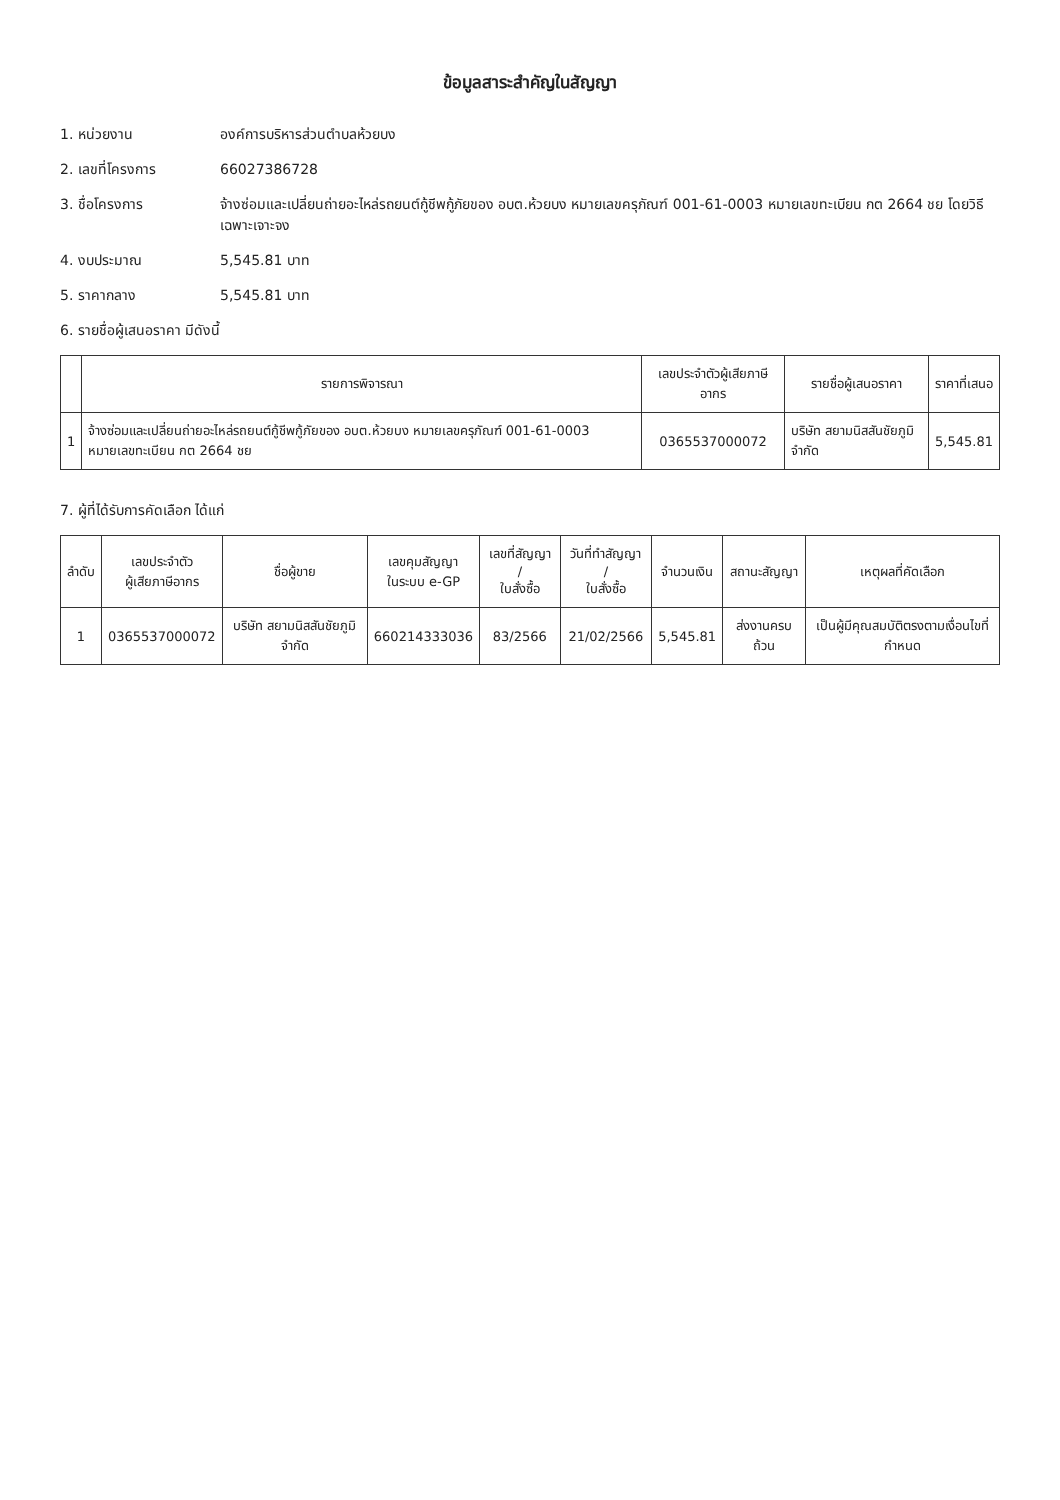ข้อมูลสาระสำคัญในสัญญา
1. หน่วยงาน องค์การบริหารส่วนตำบลห้วยบง
2. เลขที่โครงการ 66027386728
3. ชื่อโครงการ จ้างซ่อมและเปลี่ยนถ่ายอะไหล่รถยนต์กู้ชีพกู้ภัยของ อบต.ห้วยบง หมายเลขครุภัณฑ์ 001-61-0003 หมายเลขทะเบียน กต 2664 ชย โดยวิธีเฉพาะเจาะจง
4. งบประมาณ 5,545.81 บาท
5. ราคากลาง 5,545.81 บาท
6. รายชื่อผู้เสนอราคา มีดังนี้
| | รายการพิจารณา | เลขประจำตัวผู้เสียภาษีอากร | รายชื่อผู้เสนอราคา | ราคาที่เสนอ |
| --- | --- | --- | --- | --- |
| 1 | จ้างซ่อมและเปลี่ยนถ่ายอะไหล่รถยนต์กู้ชีพกู้ภัยของ อบต.ห้วยบง หมายเลขครุภัณฑ์ 001-61-0003 หมายเลขทะเบียน กต 2664 ชย | 0365537000072 | บริษัท สยามนิสสันชัยภูมิ จำกัด | 5,545.81 |
7. ผู้ที่ได้รับการคัดเลือก ได้แก่
| ลำดับ | เลขประจำตัว ผู้เสียภาษีอากร | ชื่อผู้ขาย | เลขคุมสัญญา ในระบบ e-GP | เลขที่สัญญา / ใบสั่งซื้อ | วันที่ทำสัญญา / ใบสั่งซื้อ | จำนวนเงิน | สถานะสัญญา | เหตุผลที่คัดเลือก |
| --- | --- | --- | --- | --- | --- | --- | --- | --- |
| 1 | 0365537000072 | บริษัท สยามนิสสันชัยภูมิ จำกัด | 660214333036 | 83/2566 | 21/02/2566 | 5,545.81 | ส่งงานครบถ้วน | เป็นผู้มีคุณสมบัติตรงตามเงื่อนไขที่กำหนด |